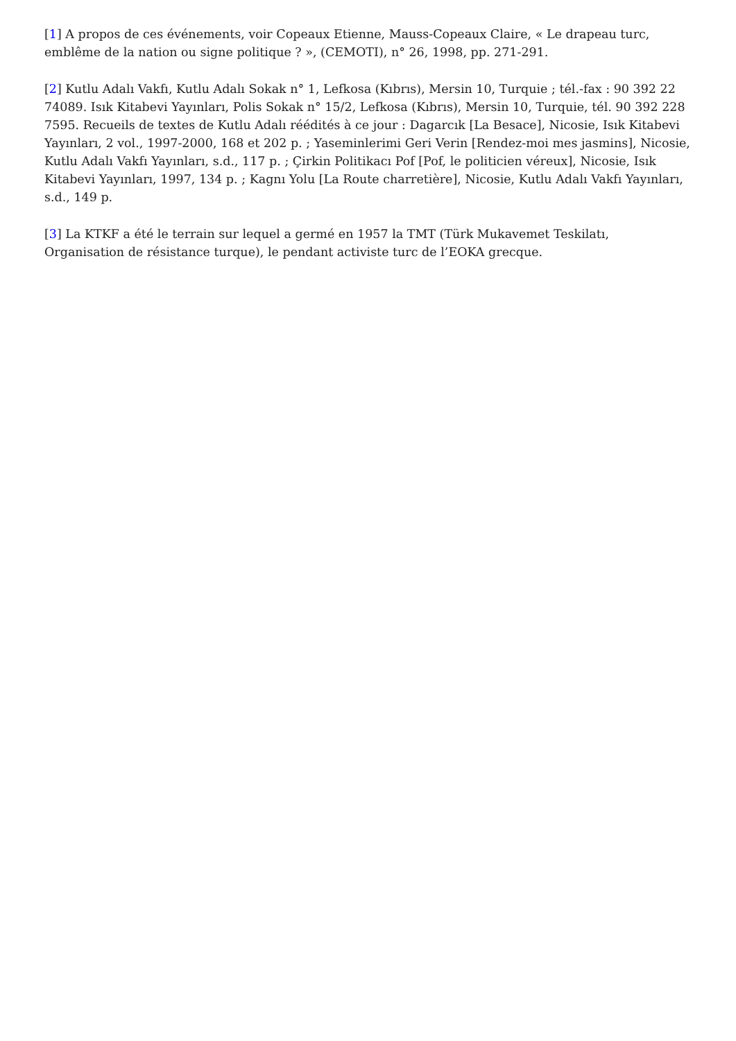[1] A propos de ces événements, voir Copeaux Etienne, Mauss-Copeaux Claire, « Le drapeau turc, emblême de la nation ou signe politique ? », (CEMOTI), n° 26, 1998, pp. 271-291.
[2] Kutlu Adalı Vakfı, Kutlu Adalı Sokak n° 1, Lefkosa (Kıbrıs), Mersin 10, Turquie ; tél.-fax : 90 392 22 74089. Isık Kitabevi Yayınları, Polis Sokak n° 15/2, Lefkosa (Kıbrıs), Mersin 10, Turquie, tél. 90 392 228 7595. Recueils de textes de Kutlu Adalı réédités à ce jour : Dagarcık [La Besace], Nicosie, Isık Kitabevi Yayınları, 2 vol., 1997-2000, 168 et 202 p. ; Yaseminlerimi Geri Verin [Rendez-moi mes jasmins], Nicosie, Kutlu Adalı Vakfı Yayınları, s.d., 117 p. ; Çirkin Politikacı Pof [Pof, le politicien véreux], Nicosie, Isık Kitabevi Yayınları, 1997, 134 p. ; Kagnı Yolu [La Route charretière], Nicosie, Kutlu Adalı Vakfı Yayınları, s.d., 149 p.
[3] La KTKF a été le terrain sur lequel a germé en 1957 la TMT (Türk Mukavemet Teskilatı, Organisation de résistance turque), le pendant activiste turc de l’EOKA grecque.